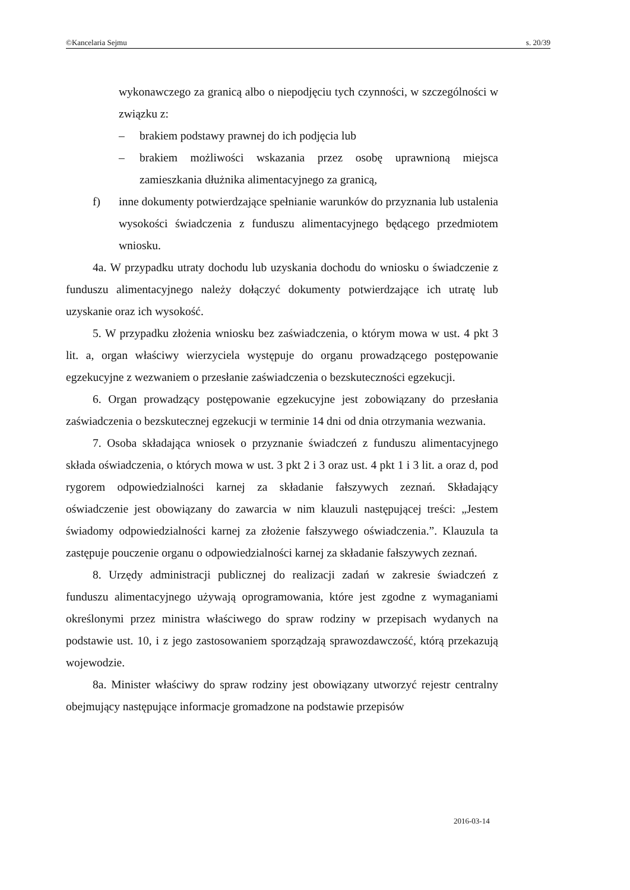©Kancelaria Sejmu s. 20/39
wykonawczego za granicą albo o niepodjęciu tych czynności, w szczególności w związku z:
– brakiem podstawy prawnej do ich podjęcia lub
– brakiem możliwości wskazania przez osobę uprawnioną miejsca zamieszkania dłużnika alimentacyjnego za granicą,
f) inne dokumenty potwierdzające spełnianie warunków do przyznania lub ustalenia wysokości świadczenia z funduszu alimentacyjnego będącego przedmiotem wniosku.
4a. W przypadku utraty dochodu lub uzyskania dochodu do wniosku o świadczenie z funduszu alimentacyjnego należy dołączyć dokumenty potwierdzające ich utratę lub uzyskanie oraz ich wysokość.
5. W przypadku złożenia wniosku bez zaświadczenia, o którym mowa w ust. 4 pkt 3 lit. a, organ właściwy wierzyciela występuje do organu prowadzącego postępowanie egzekucyjne z wezwaniem o przesłanie zaświadczenia o bezskuteczności egzekucji.
6. Organ prowadzący postępowanie egzekucyjne jest zobowiązany do przesłania zaświadczenia o bezskutecznej egzekucji w terminie 14 dni od dnia otrzymania wezwania.
7. Osoba składająca wniosek o przyznanie świadczeń z funduszu alimentacyjnego składa oświadczenia, o których mowa w ust. 3 pkt 2 i 3 oraz ust. 4 pkt 1 i 3 lit. a oraz d, pod rygorem odpowiedzialności karnej za składanie fałszywych zeznań. Składający oświadczenie jest obowiązany do zawarcia w nim klauzuli następującej treści: „Jestem świadomy odpowiedzialności karnej za złożenie fałszywego oświadczenia.”. Klauzula ta zastępuje pouczenie organu o odpowiedzialności karnej za składanie fałszywych zeznań.
8. Urzędy administracji publicznej do realizacji zadań w zakresie świadczeń z funduszu alimentacyjnego używają oprogramowania, które jest zgodne z wymaganiami określonymi przez ministra właściwego do spraw rodziny w przepisach wydanych na podstawie ust. 10, i z jego zastosowaniem sporządzają sprawozdawczość, którą przekazują wojewodzie.
8a. Minister właściwy do spraw rodziny jest obowiązany utworzyć rejestr centralny obejmujący następujące informacje gromadzone na podstawie przepisów
2016-03-14